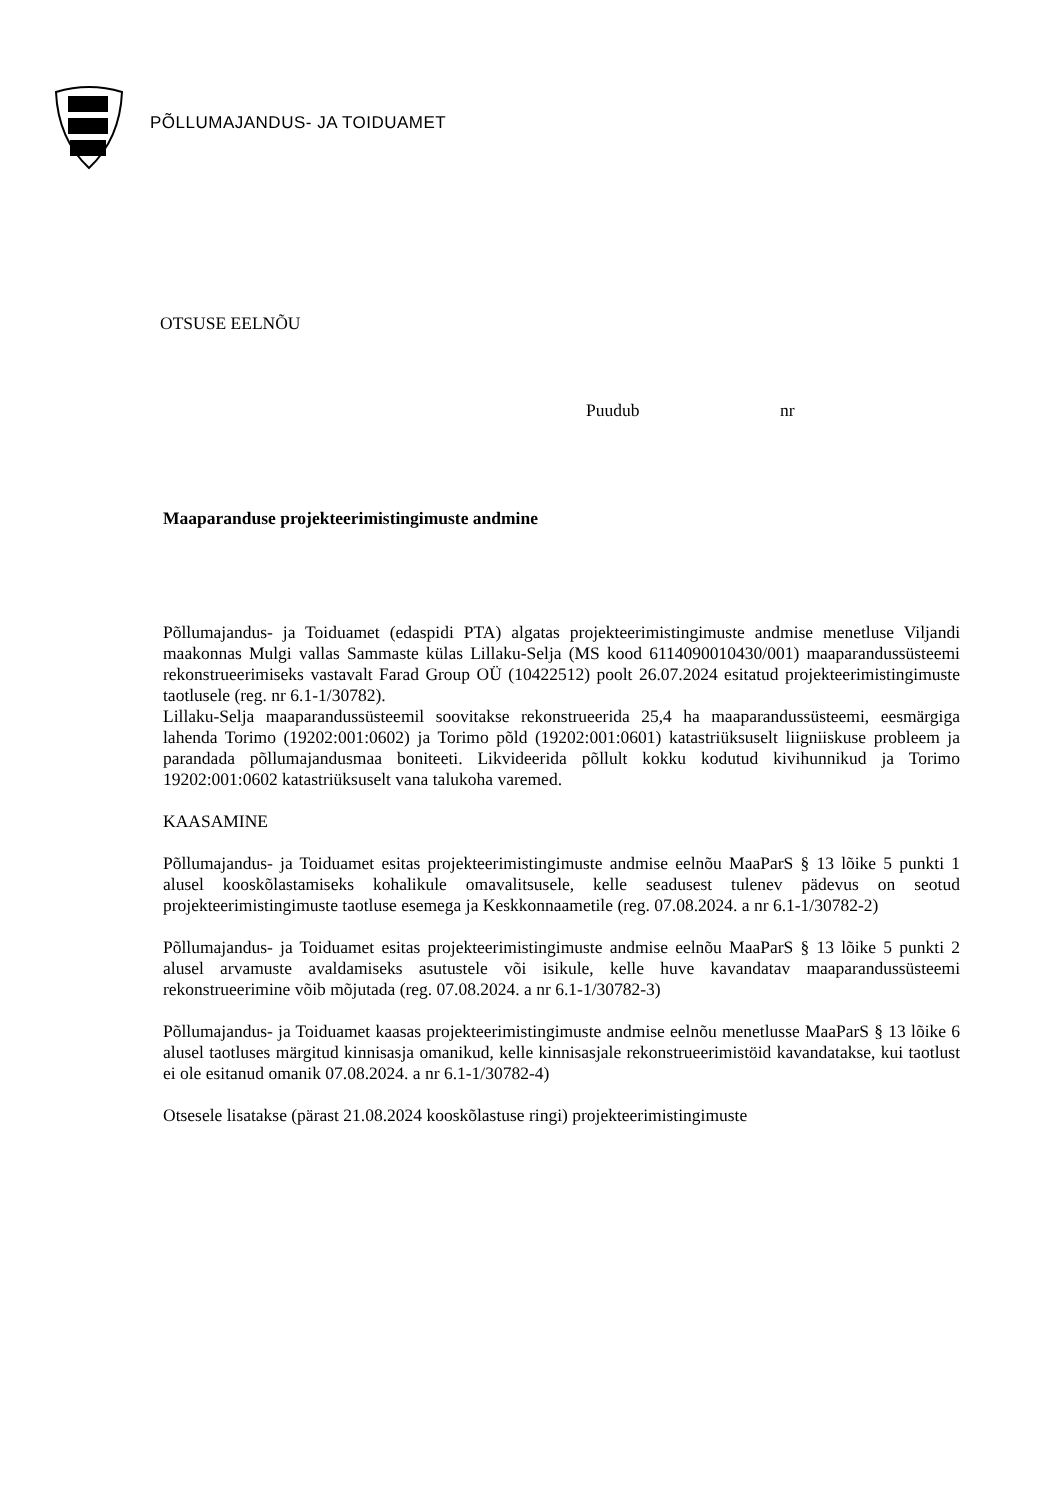PÕLLUMAJANDUS- JA TOIDUAMET
OTSUSE EELNÕU
Puudub nr
Maaparanduse projekteerimistingimuste andmine
Põllumajandus- ja Toiduamet (edaspidi PTA) algatas projekteerimistingimuste andmise menetluse Viljandi maakonnas Mulgi vallas Sammaste külas Lillaku-Selja (MS kood 6114090010430/001) maaparandussüsteemi rekonstrueerimiseks vastavalt Farad Group OÜ (10422512) poolt 26.07.2024 esitatud projekteerimistingimuste taotlusele (reg. nr 6.1-1/30782).
Lillaku-Selja maaparandussüsteemil soovitakse rekonstrueerida 25,4 ha maaparandussüsteemi, eesmärgiga lahenda Torimo (19202:001:0602) ja Torimo põld (19202:001:0601) katastriüksuselt liigniiskuse probleem ja parandada põllumajandusmaa boniteeti. Likvideerida põllult kokku kodutud kivihunnikud ja Torimo 19202:001:0602 katastriüksuselt vana talukoha varemed.
KAASAMINE
Põllumajandus- ja Toiduamet esitas projekteerimistingimuste andmise eelnõu MaaParS § 13 lõike 5 punkti 1 alusel kooskõlastamiseks kohalikule omavalitsusele, kelle seadusest tulenev pädevus on seotud projekteerimistingimuste taotluse esemega ja Keskkonnaametile (reg. 07.08.2024. a nr 6.1-1/30782-2)
Põllumajandus- ja Toiduamet esitas projekteerimistingimuste andmise eelnõu MaaParS § 13 lõike 5 punkti 2 alusel arvamuste avaldamiseks asutustele või isikule, kelle huve kavandatav maaparandussüsteemi rekonstrueerimine võib mõjutada (reg. 07.08.2024. a nr 6.1-1/30782-3)
Põllumajandus- ja Toiduamet kaasas projekteerimistingimuste andmise eelnõu menetlusse MaaParS § 13 lõike 6 alusel taotluses märgitud kinnisasja omanikud, kelle kinnisasjale rekonstrueerimistöid kavandatakse, kui taotlust ei ole esitanud omanik 07.08.2024. a nr 6.1-1/30782-4)
Otsesele lisatakse (pärast 21.08.2024 kooskõlastuse ringi) projekteerimistingimuste